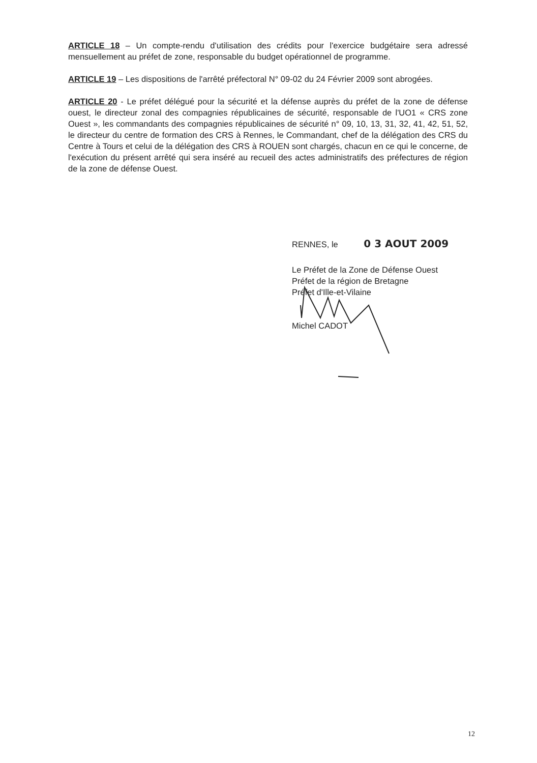ARTICLE 18 – Un compte-rendu d'utilisation des crédits pour l'exercice budgétaire sera adressé mensuellement au préfet de zone, responsable du budget opérationnel de programme.
ARTICLE 19 – Les dispositions de l'arrêté préfectoral N° 09-02 du 24 Février 2009 sont abrogées.
ARTICLE 20 - Le préfet délégué pour la sécurité et la défense auprès du préfet de la zone de défense ouest, le directeur zonal des compagnies républicaines de sécurité, responsable de l'UO1 « CRS zone Ouest », les commandants des compagnies républicaines de sécurité n° 09, 10, 13, 31, 32, 41, 42, 51, 52, le directeur du centre de formation des CRS à Rennes, le Commandant, chef de la délégation des CRS du Centre à Tours et celui de la délégation des CRS à ROUEN sont chargés, chacun en ce qui le concerne, de l'exécution du présent arrêté qui sera inséré au recueil des actes administratifs des préfectures de région de la zone de défense Ouest.
RENNES, le 0 3 AOUT 2009
Le Préfet de la Zone de Défense Ouest
Préfet de la région de Bretagne
Préfet d'Ille-et-Vilaine
Michel CADOT
12